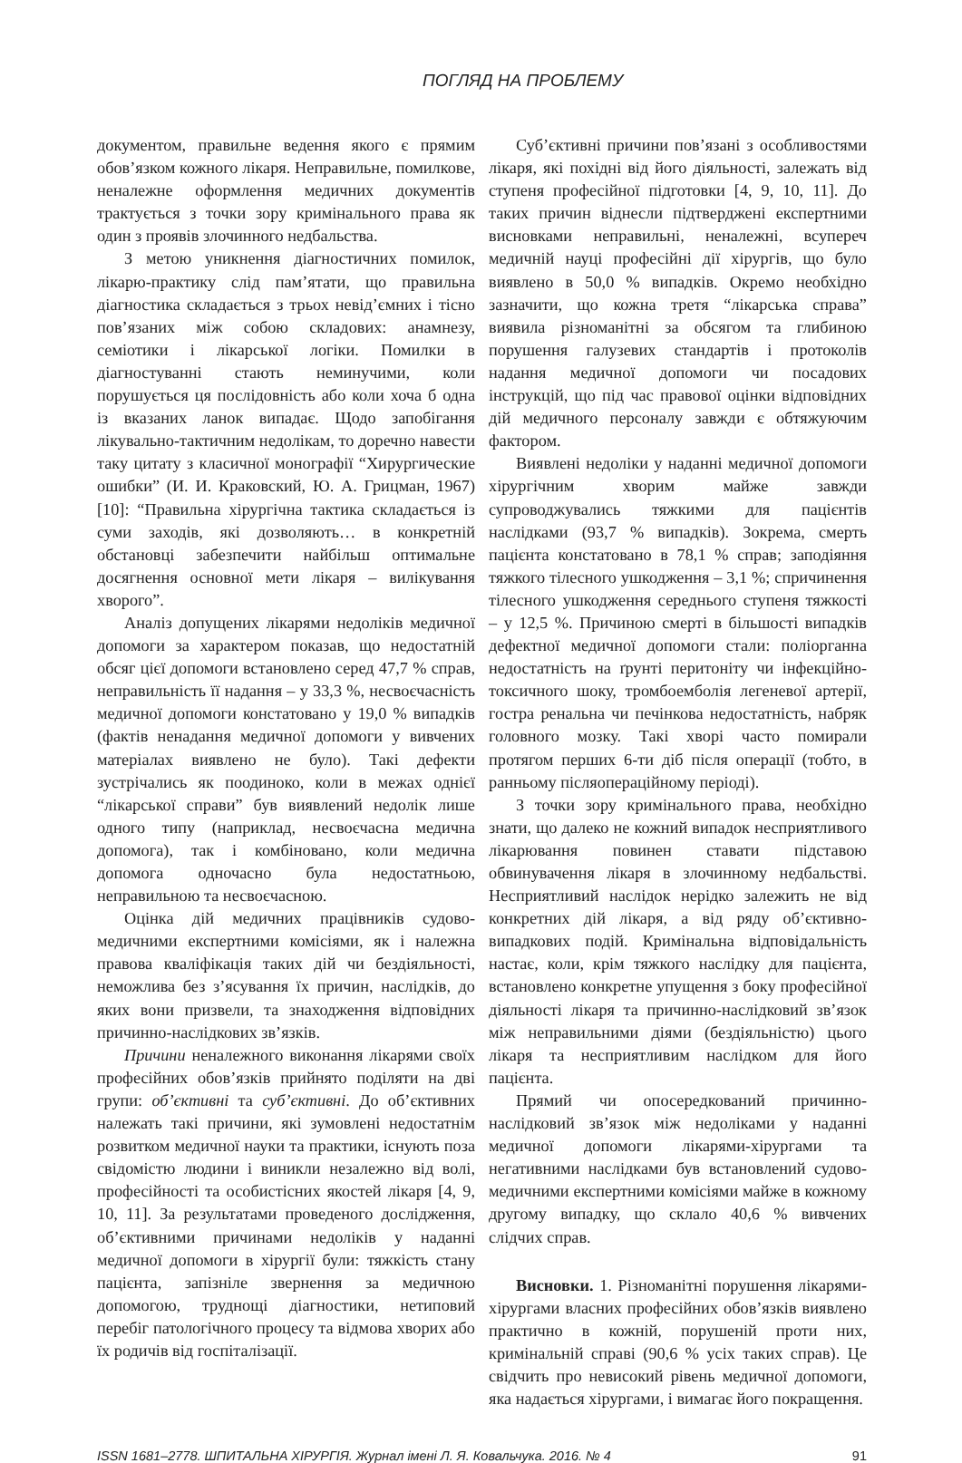ПОГЛЯД НА ПРОБЛЕМУ
документом, правильне ведення якого є прямим обов’язком кожного лікаря. Неправильне, помилкове, неналежне оформлення медичних документів трактується з точки зору кримінального права як один з проявів злочинного недбальства.
З метою уникнення діагностичних помилок, лікарю-практику слід пам’ятати, що правильна діагностика складається з трьох невід’ємних і тісно пов’язаних між собою складових: анамнезу, семіотики і лікарської логіки. Помилки в діагностуванні стають неминучими, коли порушується ця послідовність або коли хоча б одна із вказаних ланок випадає. Щодо запобігання лікувально-тактичним недолікам, то доречно навести таку цитату з класичної монографії “Хирургические ошибки” (И. И. Краковский, Ю. А. Грицман, 1967) [10]: “Правильна хірургічна тактика складається із суми заходів, які дозволяють… в конкретній обстановці забезпечити найбільш оптимальне досягнення основної мети лікаря – вилікування хворого”.
Аналіз допущених лікарями недоліків медичної допомоги за характером показав, що недостатній обсяг цієї допомоги встановлено серед 47,7 % справ, неправильність її надання – у 33,3 %, несвоєчасність медичної допомоги констатовано у 19,0 % випадків (фактів ненадання медичної допомоги у вивчених матеріалах виявлено не було). Такі дефекти зустрічались як поодиноко, коли в межах однієї “лікарської справи” був виявлений недолік лише одного типу (наприклад, несвоєчасна медична допомога), так і комбіновано, коли медична допомога одночасно була недостатньою, неправильною та несвоєчасною.
Оцінка дій медичних працівників судово-медичними експертними комісіями, як і належна правова кваліфікація таких дій чи бездіяльності, неможлива без з’ясування їх причин, наслідків, до яких вони призвели, та знаходження відповідних причинно-наслідкових зв’язків.
Причини неналежного виконання лікарями своїх професійних обов’язків прийнято поділяти на дві групи: об’єктивні та суб’єктивні. До об’єктивних належать такі причини, які зумовлені недостатнім розвитком медичної науки та практики, існують поза свідомістю людини і виникли незалежно від волі, професійності та особистісних якостей лікаря [4, 9, 10, 11]. За результатами проведеного дослідження, об’єктивними причинами недоліків у наданні медичної допомоги в хірургії були: тяжкість стану пацієнта, запізніле звернення за медичною допомогою, труднощі діагностики, нетиповий перебіг патологічного процесу та відмова хворих або їх родичів від госпіталізації.
Суб’єктивні причини пов’язані з особливостями лікаря, які похідні від його діяльності, залежать від ступеня професійної підготовки [4, 9, 10, 11]. До таких причин віднесли підтверджені експертними висновками неправильні, неналежні, всупереч медичній науці професійні дії хірургів, що було виявлено в 50,0 % випадків. Окремо необхідно зазначити, що кожна третя “лікарська справа” виявила різноманітні за обсягом та глибиною порушення галузевих стандартів і протоколів надання медичної допомоги чи посадових інструкцій, що під час правової оцінки відповідних дій медичного персоналу завжди є обтяжуючим фактором.
Виявлені недоліки у наданні медичної допомоги хірургічним хворим майже завжди супроводжувались тяжкими для пацієнтів наслідками (93,7 % випадків). Зокрема, смерть пацієнта констатовано в 78,1 % справ; заподіяння тяжкого тілесного ушкодження – 3,1 %; спричинення тілесного ушкодження середнього ступеня тяжкості – у 12,5 %. Причиною смерті в більшості випадків дефектної медичної допомоги стали: поліорганна недостатність на ґрунті перитоніту чи інфекційно-токсичного шоку, тромбоемболія легеневої артерії, гостра ренальна чи печінкова недостатність, набряк головного мозку. Такі хворі часто помирали протягом перших 6-ти діб після операції (тобто, в ранньому післяопераційному періоді).
З точки зору кримінального права, необхідно знати, що далеко не кожний випадок несприятливого лікарювання повинен ставати підставою обвинувачення лікаря в злочинному недбальстві. Несприятливий наслідок нерідко залежить не від конкретних дій лікаря, а від ряду об’єктивно-випадкових подій. Кримінальна відповідальність настає, коли, крім тяжкого наслідку для пацієнта, встановлено конкретне упущення з боку професійної діяльності лікаря та причинно-наслідковий зв’язок між неправильними діями (бездіяльністю) цього лікаря та несприятливим наслідком для його пацієнта.
Прямий чи опосередкований причинно-наслідковий зв’язок між недоліками у наданні медичної допомоги лікарями-хірургами та негативними наслідками був встановлений судово-медичними експертними комісіями майже в кожному другому випадку, що склало 40,6 % вивчених слідчих справ.
Висновки. 1. Різноманітні порушення лікарями-хірургами власних професійних обов’язків виявлено практично в кожній, порушеній проти них, кримінальній справі (90,6 % усіх таких справ). Це свідчить про невисокий рівень медичної допомоги, яка надається хірургами, і вимагає його покращення.
ISSN 1681–2778. ШПИТАЛЬНА ХІРУРГІЯ. Журнал імені Л. Я. Ковальчука. 2016. № 4 91